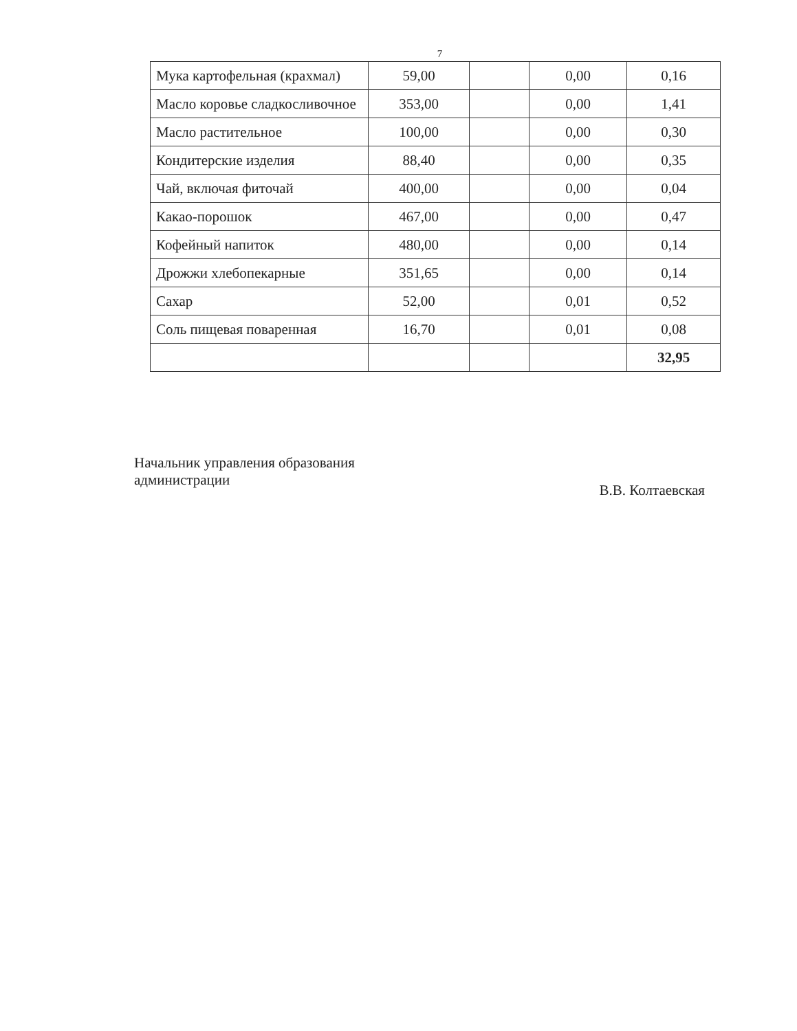7
| Мука картофельная (крахмал) | 59,00 | | 0,00 | 0,16 |
| Масло коровье сладкосливочное | 353,00 | | 0,00 | 1,41 |
| Масло растительное | 100,00 | | 0,00 | 0,30 |
| Кондитерские изделия | 88,40 | | 0,00 | 0,35 |
| Чай, включая фиточай | 400,00 | | 0,00 | 0,04 |
| Какао-порошок | 467,00 | | 0,00 | 0,47 |
| Кофейный напиток | 480,00 | | 0,00 | 0,14 |
| Дрожжи хлебопекарные | 351,65 | | 0,00 | 0,14 |
| Сахар | 52,00 | | 0,01 | 0,52 |
| Соль пищевая поваренная | 16,70 | | 0,01 | 0,08 |
| | | | | 32,95 |
Начальник управления образования
администрации
В.В. Колтаевская